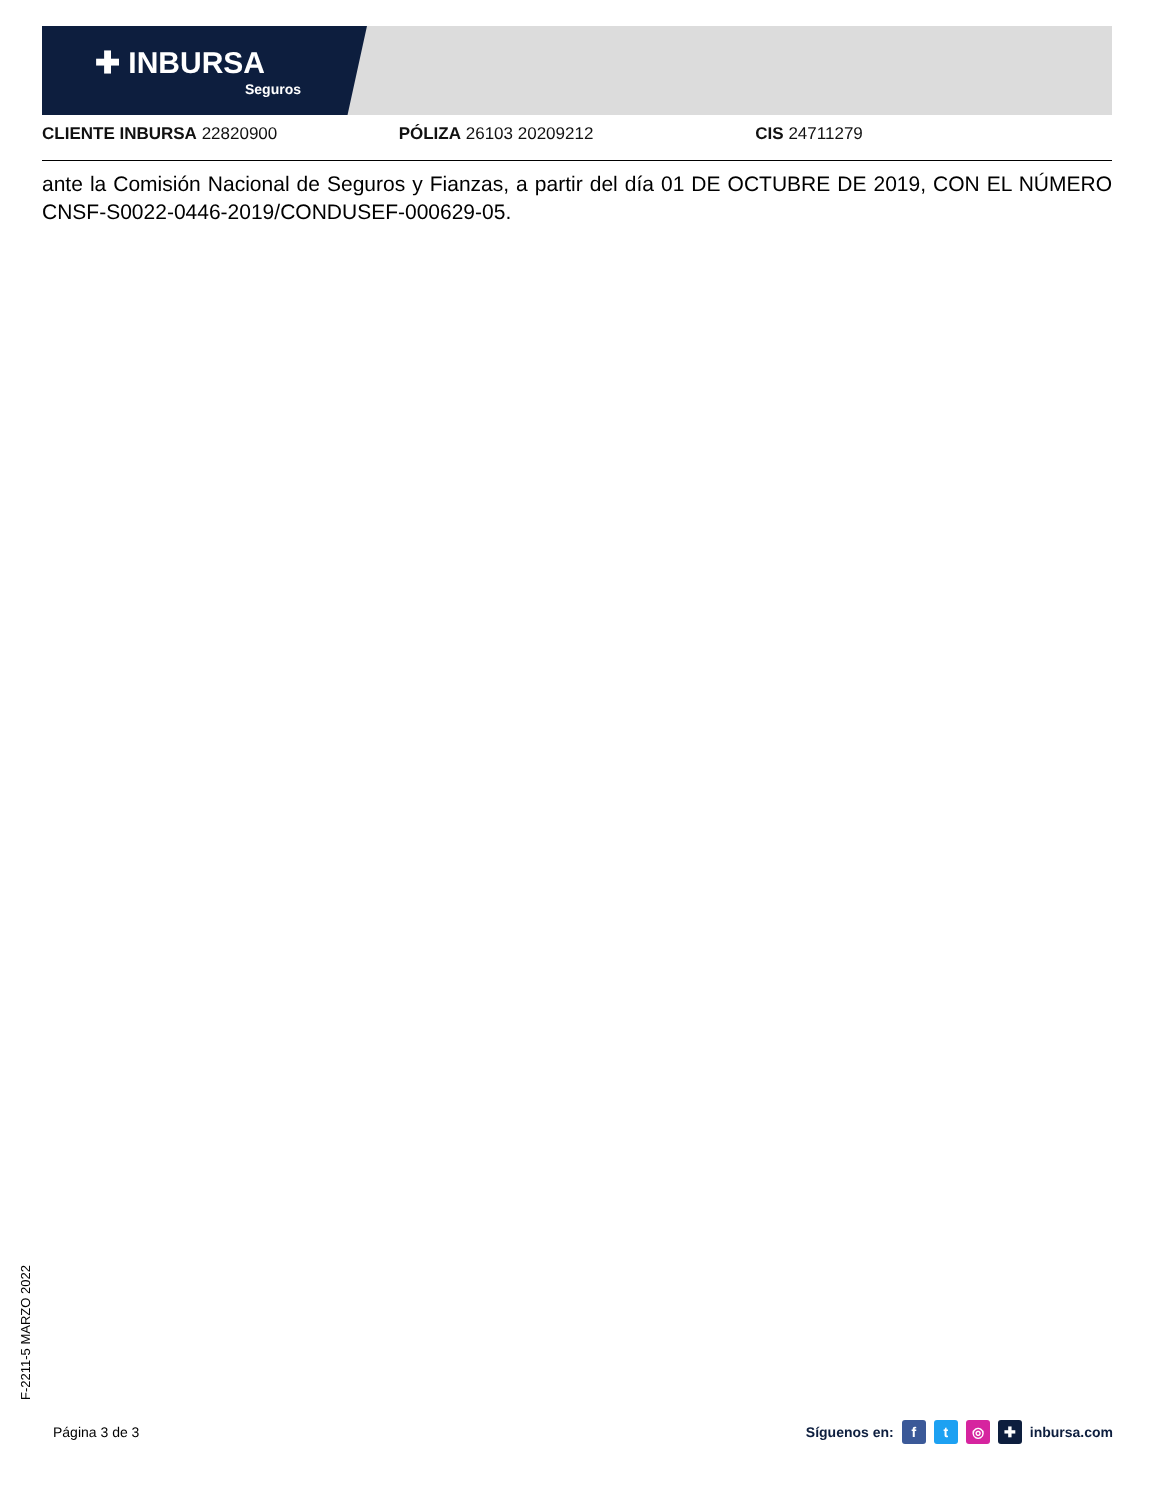✚ INBURSA
Seguros
CLIENTE INBURSA 22820900 PÓLIZA 26103 20209212 CIS 24711279
ante la Comisión Nacional de Seguros y Fianzas, a partir del día 01 DE OCTUBRE DE 2019, CON EL NÚMERO CNSF-S0022-0446-2019/CONDUSEF-000629-05.
F-2211-5 MARZO 2022
Página 3 de 3 Síguenos en: ft ◎ ✚ inbursa.com